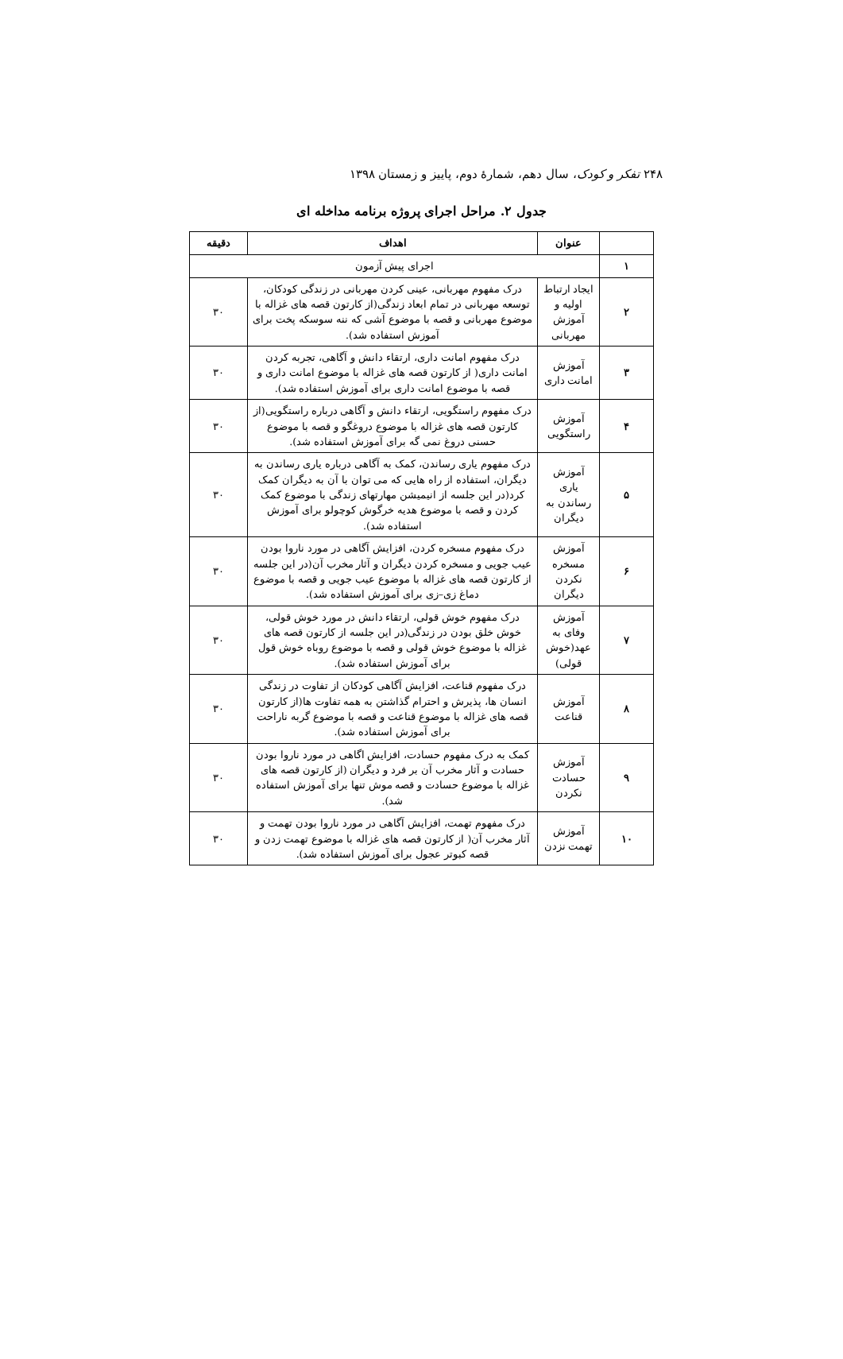۲۴۸ تفکر و کودک، سال دهم، شمارهٔ دوم، پاییز و زمستان ۱۳۹۸
جدول ۲. مراحل اجرای پروژه برنامه مداخله ای
| | عنوان | اهداف | دقیقه |
| --- | --- | --- | --- |
| ۱ | اجرای پیش آزمون | | |
| ۲ | ایجاد ارتباط اولیه و آموزش مهربانی | درک مفهوم مهربانی، عینی کردن مهربانی در زندگی کودکان، توسعه مهربانی در تمام ابعاد زندگی(از کارتون قصه های غزاله با موضوع مهربانی و قصه با موضوع آشی که ننه سوسکه پخت برای آموزش استفاده شد). | ۳۰ |
| ۳ | آموزش امانت داری | درک مفهوم امانت داری، ارتقاء دانش و آگاهی، تجربه کردن امانت داری( از کارتون قصه های غزاله با موضوع امانت داری و قصه با موضوع امانت داری برای آموزش استفاده شد). | ۳۰ |
| ۴ | آموزش راستگویی | درک مفهوم راستگویی، ارتقاء دانش و آگاهی درباره راستگویی(از کارتون قصه های غزاله با موضوع دروغگو و قصه با موضوع حسنی دروغ نمی گه برای آموزش استفاده شد). | ۳۰ |
| ۵ | آموزش یاری رساندن به دیگران | درک مفهوم یاری رساندن، کمک به آگاهی درباره یاری رساندن به دیگران، استفاده از راه هایی که می توان با آن به دیگران کمک کرد(در این جلسه از انیمیشن مهارتهای زندگی با موضوع کمک کردن و قصه با موضوع هدیه خرگوش کوچولو برای آموزش استفاده شد). | ۳۰ |
| ۶ | آموزش مسخره نکردن دیگران | درک مفهوم مسخره کردن، افزایش آگاهی در مورد ناروا بودن عیب جویی و مسخره کردن دیگران و آثار مخرب آن(در این جلسه از کارتون قصه های غزاله با موضوع عیب جویی و قصه با موضوع دماغ زی–زی برای آموزش استفاده شد). | ۳۰ |
| ۷ | آموزش وفای به عهد(خوش قولی) | درک مفهوم خوش قولی، ارتقاء دانش در مورد خوش قولی، خوش خلق بودن در زندگی(در این جلسه از کارتون قصه های غزاله با موضوع خوش قولی و قصه با موضوع روباه خوش قول برای آموزش استفاده شد). | ۳۰ |
| ۸ | آموزش قناعت | درک مفهوم قناعت، افزایش آگاهی کودکان از تفاوت در زندگی انسان ها، پذیرش و احترام گذاشتن به همه تفاوت ها(از کارتون قصه های غزاله با موضوع قناعت و قصه با موضوع گربه ناراحت برای آموزش استفاده شد). | ۳۰ |
| ۹ | آموزش حسادت نکردن | کمک به درک مفهوم حسادت، افزایش اگاهی در مورد ناروا بودن حسادت و آثار مخرب آن بر فرد و دیگران (از کارتون قصه های غزاله با موضوع حسادت و قصه موش تنها برای آموزش استفاده شد). | ۳۰ |
| ۱۰ | آموزش تهمت نزدن | درک مفهوم تهمت، افزایش آگاهی در مورد ناروا بودن تهمت و آثار مخرب آن( از کارتون قصه های غزاله با موضوع تهمت زدن و قصه کبوتر عجول برای آموزش استفاده شد). | ۳۰ |